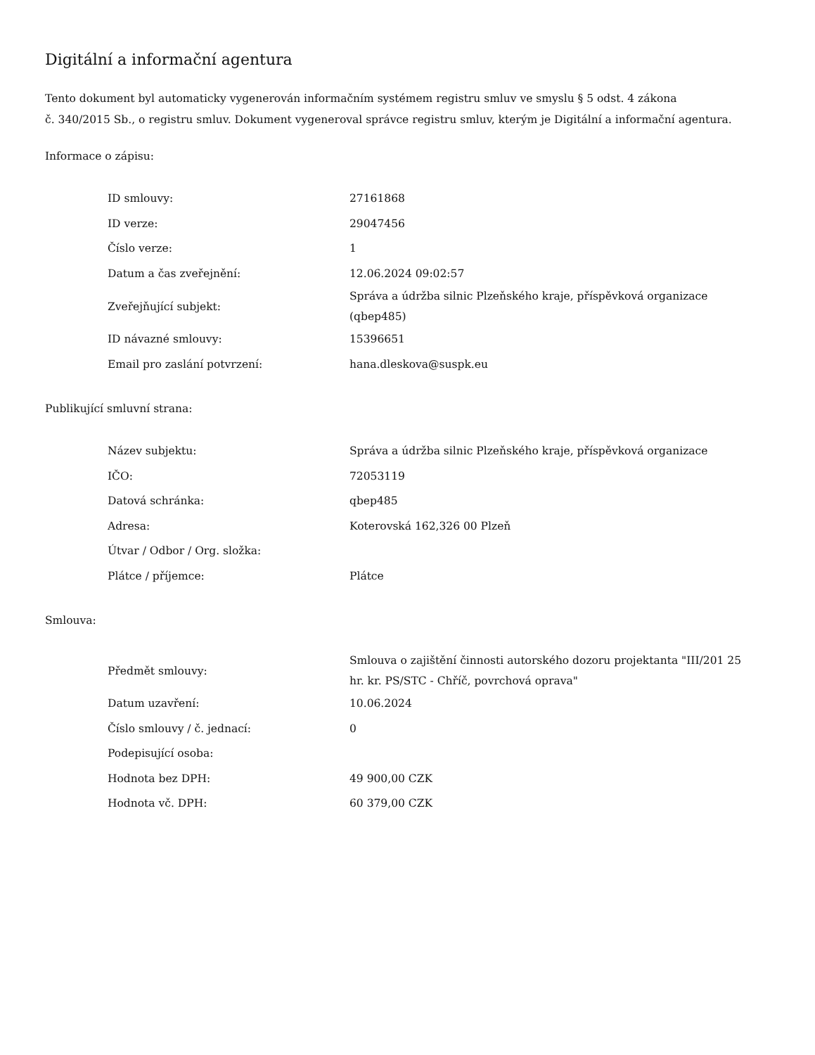Digitální a informační agentura
Tento dokument byl automaticky vygenerován informačním systémem registru smluv ve smyslu § 5 odst. 4 zákona
č. 340/2015 Sb., o registru smluv. Dokument vygeneroval správce registru smluv, kterým je Digitální a informační agentura.
Informace o zápisu:
| ID smlouvy: | 27161868 |
| ID verze: | 29047456 |
| Číslo verze: | 1 |
| Datum a čas zveřejnění: | 12.06.2024 09:02:57 |
| Zveřejňující subjekt: | Správa a údržba silnic Plzeňského kraje, příspěvková organizace (qbep485) |
| ID návazné smlouvy: | 15396651 |
| Email pro zaslání potvrzení: | hana.dleskova@suspk.eu |
Publikující smluvní strana:
| Název subjektu: | Správa a údržba silnic Plzeňského kraje, příspěvková organizace |
| IČO: | 72053119 |
| Datová schránka: | qbep485 |
| Adresa: | Koterovská 162,326 00 Plzeň |
| Útvar / Odbor / Org. složka: | |
| Plátce / příjemce: | Plátce |
Smlouva:
| Předmět smlouvy: | Smlouva o zajištění činnosti autorského dozoru projektanta "III/201 25 hr. kr. PS/STC - Chříč, povrchová oprava" |
| Datum uzavření: | 10.06.2024 |
| Číslo smlouvy / č. jednací: | 0 |
| Podepisující osoba: | |
| Hodnota bez DPH: | 49 900,00 CZK |
| Hodnota vč. DPH: | 60 379,00 CZK |